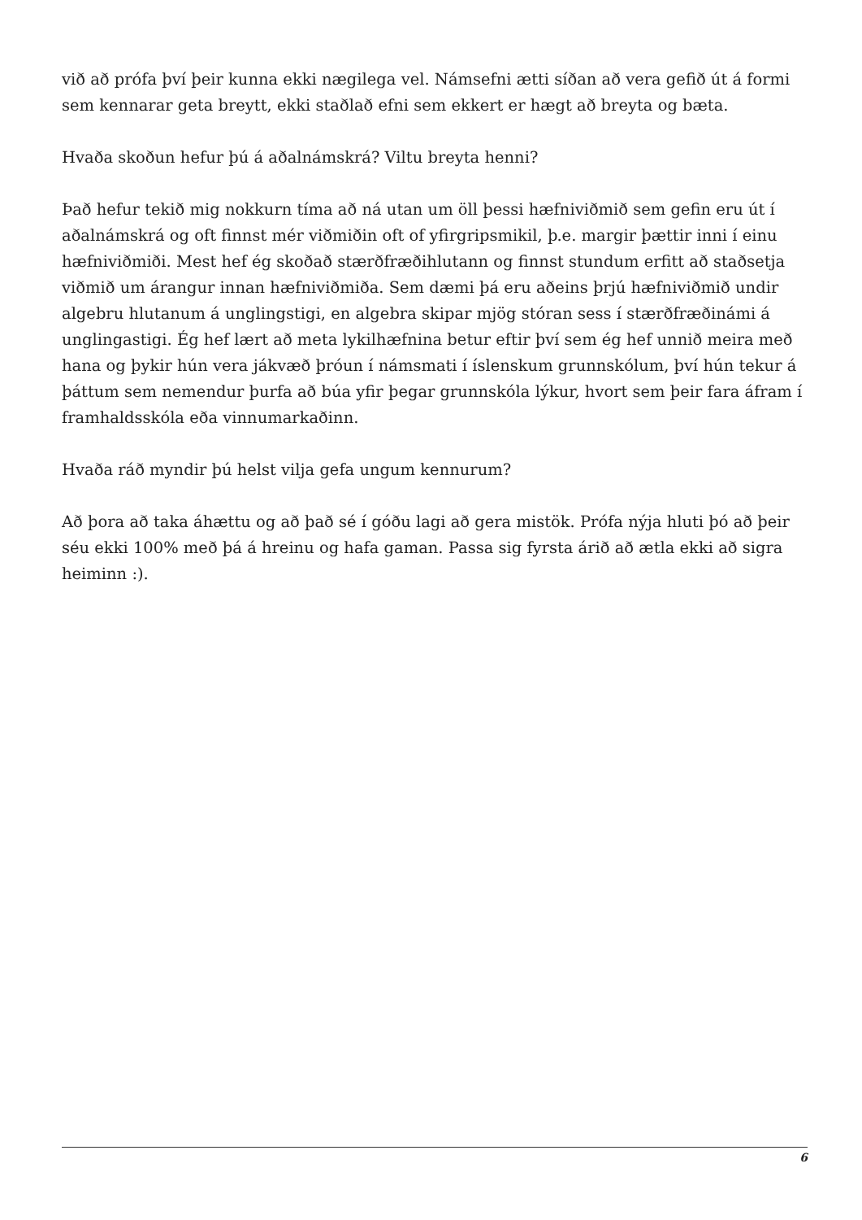við að prófa því þeir kunna ekki nægilega vel. Námsefni ætti síðan að vera gefið út á formi sem kennarar geta breytt, ekki staðlað efni sem ekkert er hægt að breyta og bæta.
Hvaða skoðun hefur þú á aðalnámskrá? Viltu breyta henni?
Það hefur tekið mig nokkurn tíma að ná utan um öll þessi hæfniviðmið sem gefin eru út í aðalnámskrá og oft finnst mér viðmiðin oft of yfirgripsmikil, þ.e. margir þættir inni í einu hæfniviðmiði. Mest hef ég skoðað stærðfræðihlutann og finnst stundum erfitt að staðsetja viðmið um árangur innan hæfniviðmiða. Sem dæmi þá eru aðeins þrjú hæfniviðmið undir algebru hlutanum á unglingstigi, en algebra skipar mjög stóran sess í stærðfræðinámi á unglingastigi. Ég hef lært að meta lykilhæfnina betur eftir því sem ég hef unnið meira með hana og þykir hún vera jákvæð þróun í námsmati í íslenskum grunnskólum, því hún tekur á þáttum sem nemendur þurfa að búa yfir þegar grunnskóla lýkur, hvort sem þeir fara áfram í framhaldsskóla eða vinnumarkaðinn.
Hvaða ráð myndir þú helst vilja gefa ungum kennurum?
Að þora að taka áhættu og að það sé í góðu lagi að gera mistök. Prófa nýja hluti þó að þeir séu ekki 100% með þá á hreinu og hafa gaman. Passa sig fyrsta árið að ætla ekki að sigra heiminn :).
6